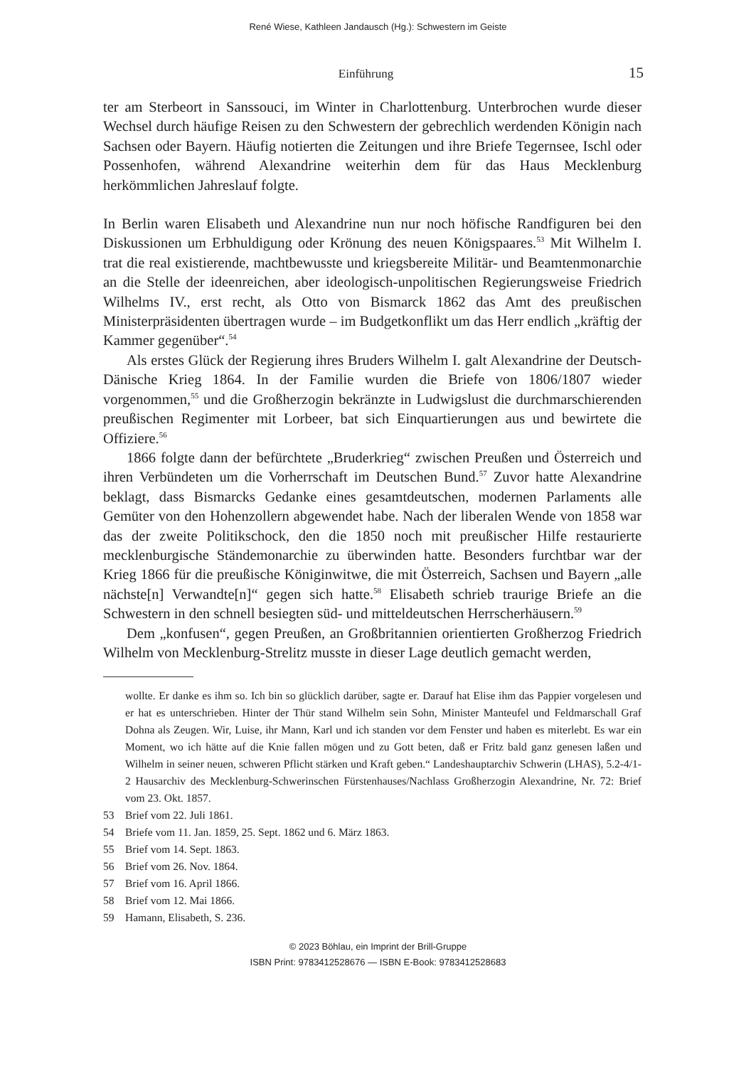René Wiese, Kathleen Jandausch (Hg.): Schwestern im Geiste
Einführung 15
ter am Sterbeort in Sanssouci, im Winter in Charlottenburg. Unterbrochen wurde dieser Wechsel durch häufige Reisen zu den Schwestern der gebrechlich werdenden Königin nach Sachsen oder Bayern. Häufig notierten die Zeitungen und ihre Briefe Tegernsee, Ischl oder Possenhofen, während Alexandrine weiterhin dem für das Haus Mecklenburg herkömmlichen Jahreslauf folgte.
In Berlin waren Elisabeth und Alexandrine nun nur noch höfische Randfiguren bei den Diskussionen um Erbhuldigung oder Krönung des neuen Königspaares.<sup>53</sup> Mit Wilhelm I. trat die real existierende, machtbewusste und kriegsbereite Militär- und Beamtenmonarchie an die Stelle der ideenreichen, aber ideologisch-unpolitischen Regierungsweise Friedrich Wilhelms IV., erst recht, als Otto von Bismarck 1862 das Amt des preußischen Ministerpräsidenten übertragen wurde – im Budgetkonflikt um das Herr endlich „kräftig der Kammer gegenüber“.<sup>54</sup>
Als erstes Glück der Regierung ihres Bruders Wilhelm I. galt Alexandrine der Deutsch-Dänische Krieg 1864. In der Familie wurden die Briefe von 1806/1807 wieder vorgenommen,<sup>55</sup> und die Großherzogin bekränzte in Ludwigslust die durchmarschierenden preußischen Regimenter mit Lorbeer, bat sich Einquartierungen aus und bewirtete die Offiziere.<sup>56</sup>
1866 folgte dann der befürchtete „Bruderkrieg“ zwischen Preußen und Österreich und ihren Verbündeten um die Vorherrschaft im Deutschen Bund.<sup>57</sup> Zuvor hatte Alexandrine beklagt, dass Bismarcks Gedanke eines gesamtdeutschen, modernen Parlaments alle Gemüter von den Hohenzollern abgewendet habe. Nach der liberalen Wende von 1858 war das der zweite Politikschock, den die 1850 noch mit preußischer Hilfe restaurierte mecklenburgische Ständemonarchie zu überwinden hatte. Besonders furchtbar war der Krieg 1866 für die preußische Königinwitwe, die mit Österreich, Sachsen und Bayern „alle nächste[n] Verwandte[n]“ gegen sich hatte.<sup>58</sup> Elisabeth schrieb traurige Briefe an die Schwestern in den schnell besiegten süd- und mitteldeutschen Herrscherhäusern.<sup>59</sup>
Dem „konfusen“, gegen Preußen, an Großbritannien orientierten Großherzog Friedrich Wilhelm von Mecklenburg-Strelitz musste in dieser Lage deutlich gemacht werden,
wollte. Er danke es ihm so. Ich bin so glücklich darüber, sagte er. Darauf hat Elise ihm das Pappier vorgelesen und er hat es unterschrieben. Hinter der Thür stand Wilhelm sein Sohn, Minister Manteufel und Feldmarschall Graf Dohna als Zeugen. Wir, Luise, ihr Mann, Karl und ich standen vor dem Fenster und haben es miterlebt. Es war ein Moment, wo ich hätte auf die Knie fallen mögen und zu Gott beten, daß er Fritz bald ganz genesen laßen und Wilhelm in seiner neuen, schweren Pflicht stärken und Kraft geben.“ Landeshauptarchiv Schwerin (LHAS), 5.2-4/1-2 Hausarchiv des Mecklenburg-Schwerinschen Fürstenhauses/Nachlass Großherzogin Alexandrine, Nr. 72: Brief vom 23. Okt. 1857.
53 Brief vom 22. Juli 1861.
54 Briefe vom 11. Jan. 1859, 25. Sept. 1862 und 6. März 1863.
55 Brief vom 14. Sept. 1863.
56 Brief vom 26. Nov. 1864.
57 Brief vom 16. April 1866.
58 Brief vom 12. Mai 1866.
59 Hamann, Elisabeth, S. 236.
© 2023 Böhlau, ein Imprint der Brill-Gruppe
ISBN Print: 9783412528676 — ISBN E-Book: 9783412528683